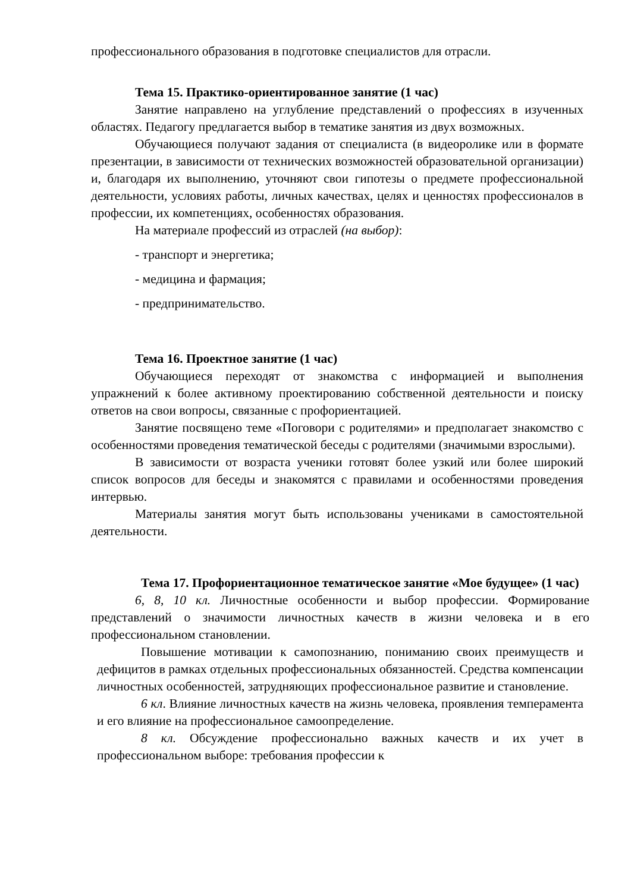профессионального образования в подготовке специалистов для отрасли.
Тема 15. Практико-ориентированное занятие (1 час)
Занятие направлено на углубление представлений о профессиях в изученных областях. Педагогу предлагается выбор в тематике занятия из двух возможных.
Обучающиеся получают задания от специалиста (в видеоролике или в формате презентации, в зависимости от технических возможностей образовательной организации) и, благодаря их выполнению, уточняют свои гипотезы о предмете профессиональной деятельности, условиях работы, личных качествах, целях и ценностях профессионалов в профессии, их компетенциях, особенностях образования.
На материале профессий из отраслей (на выбор):
- транспорт и энергетика;
- медицина и фармация;
- предпринимательство.
Тема 16. Проектное занятие (1 час)
Обучающиеся переходят от знакомства с информацией и выполнения упражнений к более активному проектированию собственной деятельности и поиску ответов на свои вопросы, связанные с профориентацией.
Занятие посвящено теме «Поговори с родителями» и предполагает знакомство с особенностями проведения тематической беседы с родителями (значимыми взрослыми).
В зависимости от возраста ученики готовят более узкий или более широкий список вопросов для беседы и знакомятся с правилами и особенностями проведения интервью.
Материалы занятия могут быть использованы учениками в самостоятельной деятельности.
Тема 17. Профориентационное тематическое занятие «Мое будущее» (1 час)
6, 8, 10 кл. Личностные особенности и выбор профессии. Формирование представлений о значимости личностных качеств в жизни человека и в его профессиональном становлении.
Повышение мотивации к самопознанию, пониманию своих преимуществ и дефицитов в рамках отдельных профессиональных обязанностей. Средства компенсации личностных особенностей, затрудняющих профессиональное развитие и становление.
6 кл. Влияние личностных качеств на жизнь человека, проявления темперамента и его влияние на профессиональное самоопределение.
8 кл. Обсуждение профессионально важных качеств и их учет в профессиональном выборе: требования профессии к